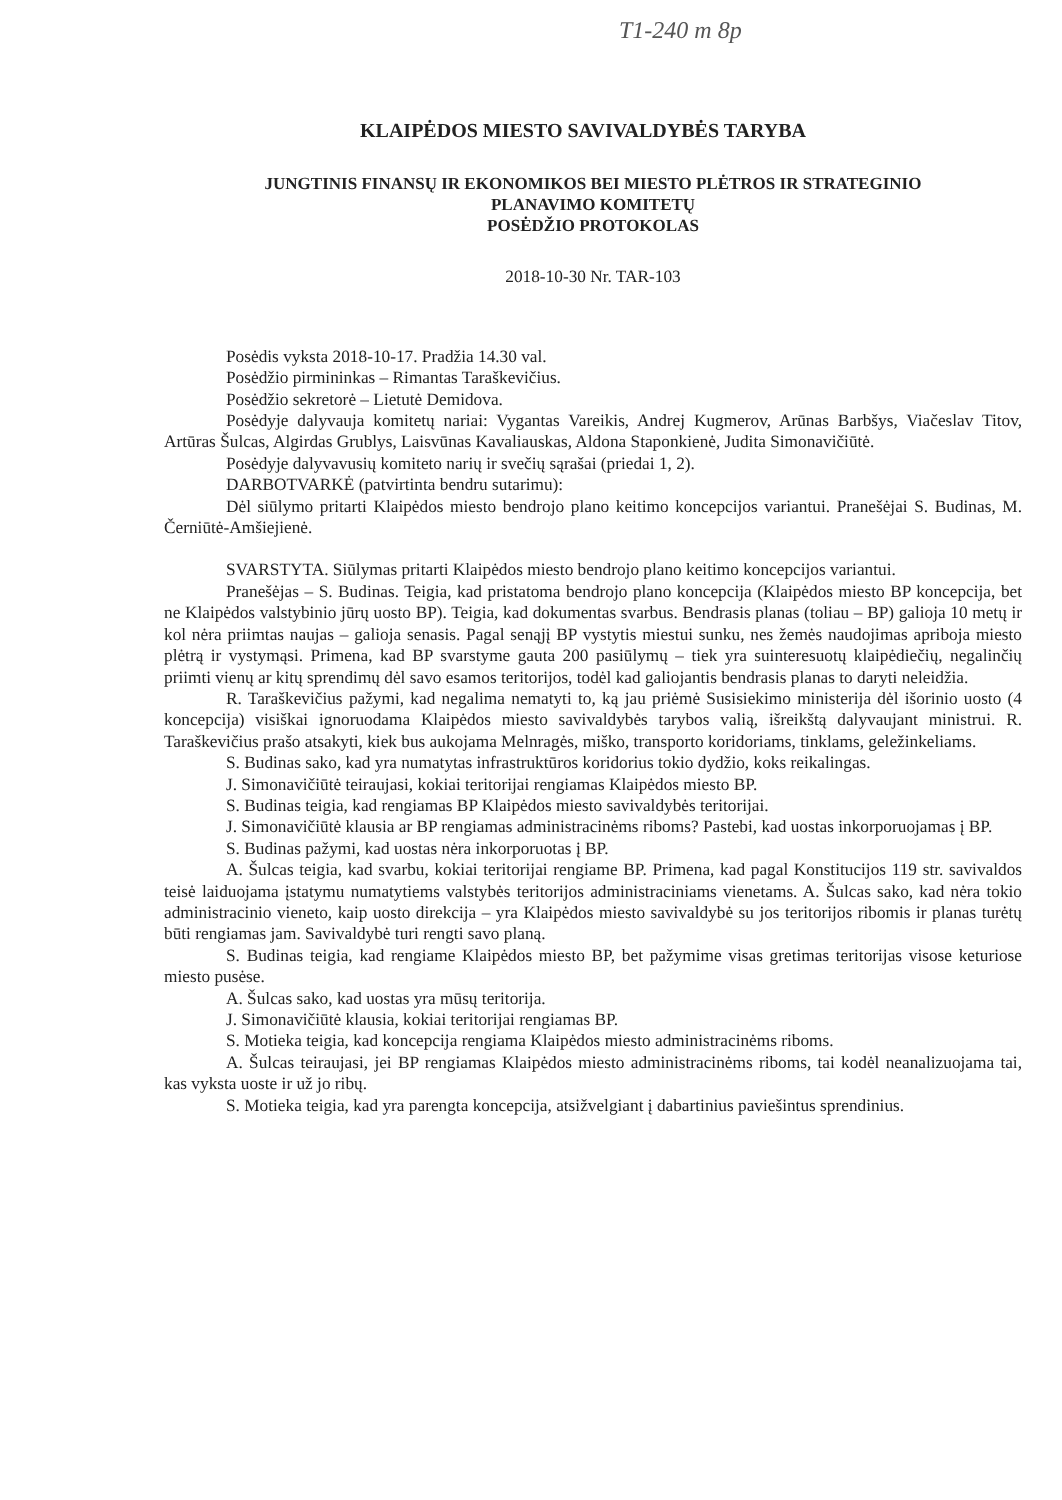T1-240 m 8p
KLAIPĖDOS MIESTO SAVIVALDYBĖS TARYBA
JUNGTINIS FINANSŲ IR EKONOMIKOS BEI MIESTO PLĖTROS IR STRATEGINIO
PLANAVIMO KOMITETŲ
POSĖDŽIO PROTOKOLAS
2018-10-30 Nr. TAR-103
Posėdis vyksta 2018-10-17. Pradžia 14.30 val.
Posėdžio pirmininkas – Rimantas Taraškevičius.
Posėdžio sekretorė – Lietutė Demidova.
Posėdyje dalyvauja komitetų nariai: Vygantas Vareikis, Andrej Kugmerov, Arūnas Barbšys, Viačeslav Titov, Artūras Šulcas, Algirdas Grublys, Laisvūnas Kavaliauskas, Aldona Staponkienė, Judita Simonavičiūtė.
Posėdyje dalyvavusių komiteto narių ir svečių sąrašai (priedai 1, 2).
DARBOTVARKĖ (patvirtinta bendru sutarimu):
Dėl siūlymo pritarti Klaipėdos miesto bendrojo plano keitimo koncepcijos variantui. Pranešėjai S. Budinas, M. Černiūtė-Amšiejienė.
SVARSTYTA. Siūlymas pritarti Klaipėdos miesto bendrojo plano keitimo koncepcijos variantui.
Pranešėjas – S. Budinas. Teigia, kad pristatoma bendrojo plano koncepcija (Klaipėdos miesto BP koncepcija, bet ne Klaipėdos valstybinio jūrų uosto BP). Teigia, kad dokumentas svarbus. Bendrasis planas (toliau – BP) galioja 10 metų ir kol nėra priimtas naujas – galioja senasis. Pagal senąjį BP vystytis miestui sunku, nes žemės naudojimas apriboja miesto plėtrą ir vystymąsi. Primena, kad BP svarstyme gauta 200 pasiūlymų – tiek yra suinteresuotų klaipėdiečių, negalinčių priimti vienų ar kitų sprendimų dėl savo esamos teritorijos, todėl kad galiojantis bendrasis planas to daryti neleidžia.
R. Taraškevičius pažymi, kad negalima nematyti to, ką jau priėmė Susisiekimo ministerija dėl išorinio uosto (4 koncepcija) visiškai ignoruodama Klaipėdos miesto savivaldybės tarybos valią, išreikštą dalyvaujant ministrui. R. Taraškevičius prašo atsakyti, kiek bus aukojama Melnragės, miško, transporto koridoriams, tinklams, geležinkeliams.
S. Budinas sako, kad yra numatytas infrastruktūros koridorius tokio dydžio, koks reikalingas.
J. Simonavičiūtė teiraujasi, kokiai teritorijai rengiamas Klaipėdos miesto BP.
S. Budinas teigia, kad rengiamas BP Klaipėdos miesto savivaldybės teritorijai.
J. Simonavičiūtė klausia ar BP rengiamas administracinėms riboms? Pastebi, kad uostas inkorporuojamas į BP.
S. Budinas pažymi, kad uostas nėra inkorporuotas į BP.
A. Šulcas teigia, kad svarbu, kokiai teritorijai rengiame BP. Primena, kad pagal Konstitucijos 119 str. savivaldos teisė laiduojama įstatymu numatytiems valstybės teritorijos administraciniams vienetams. A. Šulcas sako, kad nėra tokio administracinio vieneto, kaip uosto direkcija – yra Klaipėdos miesto savivaldybė su jos teritorijos ribomis ir planas turėtų būti rengiamas jam. Savivaldybė turi rengti savo planą.
S. Budinas teigia, kad rengiame Klaipėdos miesto BP, bet pažymime visas gretimas teritorijas visose keturiose miesto pusėse.
A. Šulcas sako, kad uostas yra mūsų teritorija.
J. Simonavičiūtė klausia, kokiai teritorijai rengiamas BP.
S. Motieka teigia, kad koncepcija rengiama Klaipėdos miesto administracinėms riboms.
A. Šulcas teiraujasi, jei BP rengiamas Klaipėdos miesto administracinėms riboms, tai kodėl neanalizuojama tai, kas vyksta uoste ir už jo ribų.
S. Motieka teigia, kad yra parengta koncepcija, atsižvelgiant į dabartinius paviešintus sprendinius.